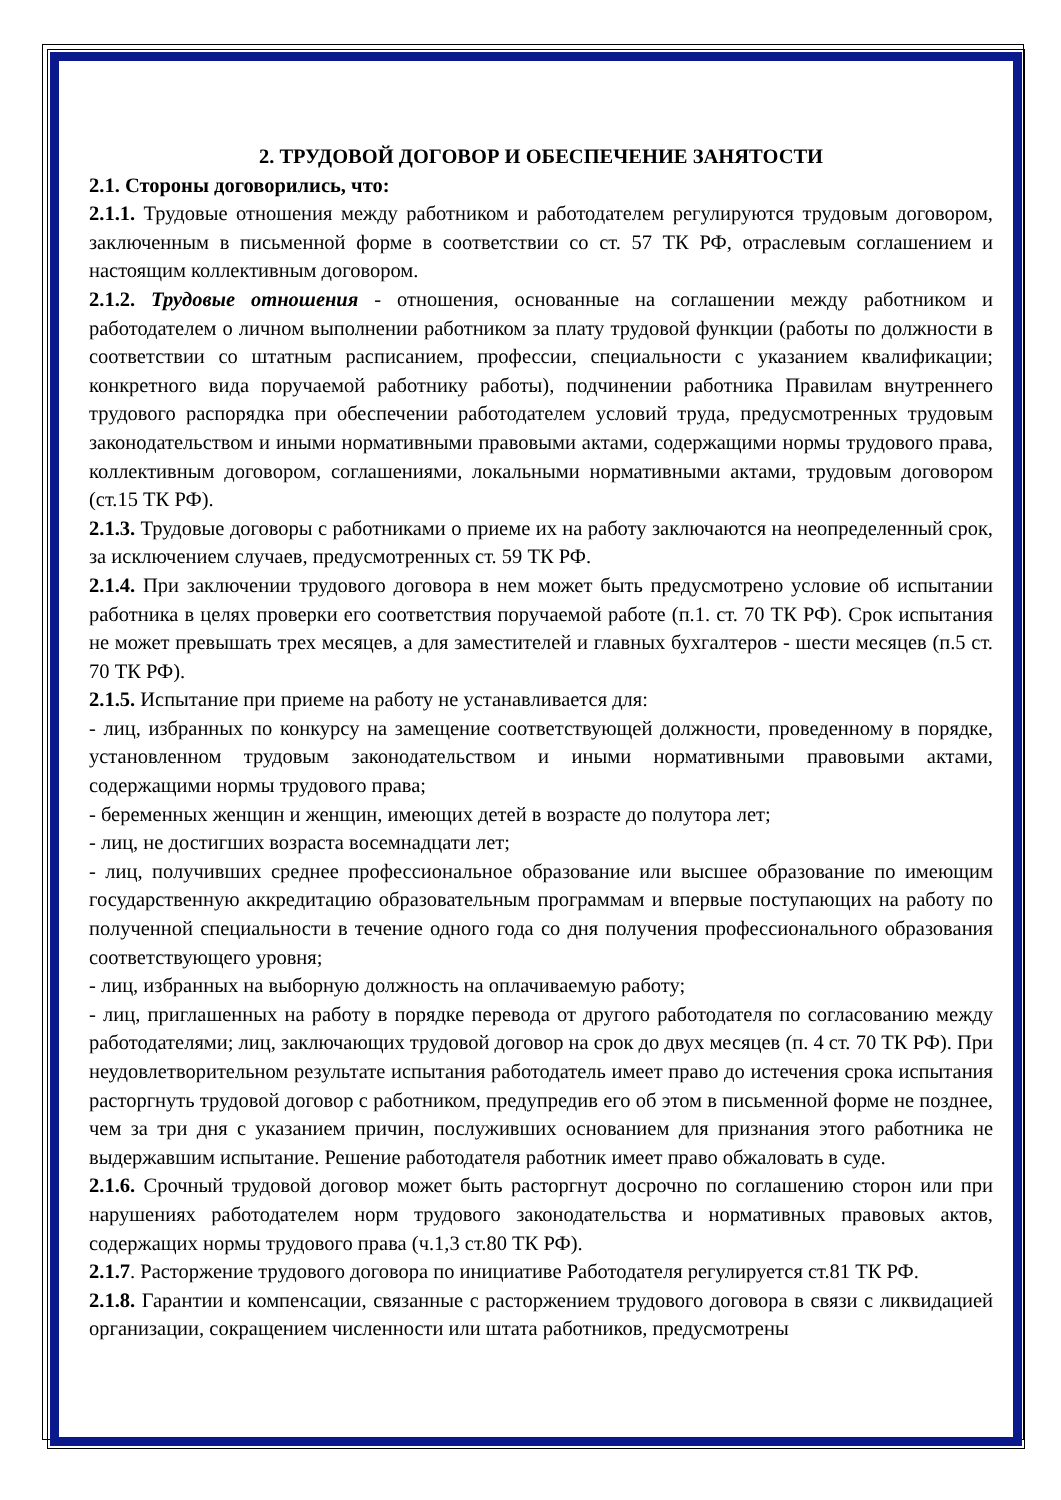2. ТРУДОВОЙ ДОГОВОР И ОБЕСПЕЧЕНИЕ ЗАНЯТОСТИ
2.1. Стороны договорились, что:
2.1.1. Трудовые отношения между работником и работодателем регулируются трудовым договором, заключенным в письменной форме в соответствии со ст. 57 ТК РФ, отраслевым соглашением и настоящим коллективным договором.
2.1.2. Трудовые отношения - отношения, основанные на соглашении между работником и работодателем о личном выполнении работником за плату трудовой функции (работы по должности в соответствии со штатным расписанием, профессии, специальности с указанием квалификации; конкретного вида поручаемой работнику работы), подчинении работника Правилам внутреннего трудового распорядка при обеспечении работодателем условий труда, предусмотренных трудовым законодательством и иными нормативными правовыми актами, содержащими нормы трудового права, коллективным договором, соглашениями, локальными нормативными актами, трудовым договором (ст.15 ТК РФ).
2.1.3. Трудовые договоры с работниками о приеме их на работу заключаются на неопределенный срок, за исключением случаев, предусмотренных ст. 59 ТК РФ.
2.1.4. При заключении трудового договора в нем может быть предусмотрено условие об испытании работника в целях проверки его соответствия поручаемой работе (п.1. ст. 70 ТК РФ). Срок испытания не может превышать трех месяцев, а для заместителей и главных бухгалтеров - шести месяцев (п.5 ст. 70 ТК РФ).
2.1.5. Испытание при приеме на работу не устанавливается для:
- лиц, избранных по конкурсу на замещение соответствующей должности, проведенному в порядке, установленном трудовым законодательством и иными нормативными правовыми актами, содержащими нормы трудового права;
- беременных женщин и женщин, имеющих детей в возрасте до полутора лет;
- лиц, не достигших возраста восемнадцати лет;
- лиц, получивших среднее профессиональное образование или высшее образование по имеющим государственную аккредитацию образовательным программам и впервые поступающих на работу по полученной специальности в течение одного года со дня получения профессионального образования соответствующего уровня;
- лиц, избранных на выборную должность на оплачиваемую работу;
- лиц, приглашенных на работу в порядке перевода от другого работодателя по согласованию между работодателями; лиц, заключающих трудовой договор на срок до двух месяцев (п. 4 ст. 70 ТК РФ). При неудовлетворительном результате испытания работодатель имеет право до истечения срока испытания расторгнуть трудовой договор с работником, предупредив его об этом в письменной форме не позднее, чем за три дня с указанием причин, послуживших основанием для признания этого работника не выдержавшим испытание. Решение работодателя работник имеет право обжаловать в суде.
2.1.6. Срочный трудовой договор может быть расторгнут досрочно по соглашению сторон или при нарушениях работодателем норм трудового законодательства и нормативных правовых актов, содержащих нормы трудового права (ч.1,3 ст.80 ТК РФ).
2.1.7. Расторжение трудового договора по инициативе Работодателя регулируется ст.81 ТК РФ.
2.1.8. Гарантии и компенсации, связанные с расторжением трудового договора в связи с ликвидацией организации, сокращением численности или штата работников, предусмотрены